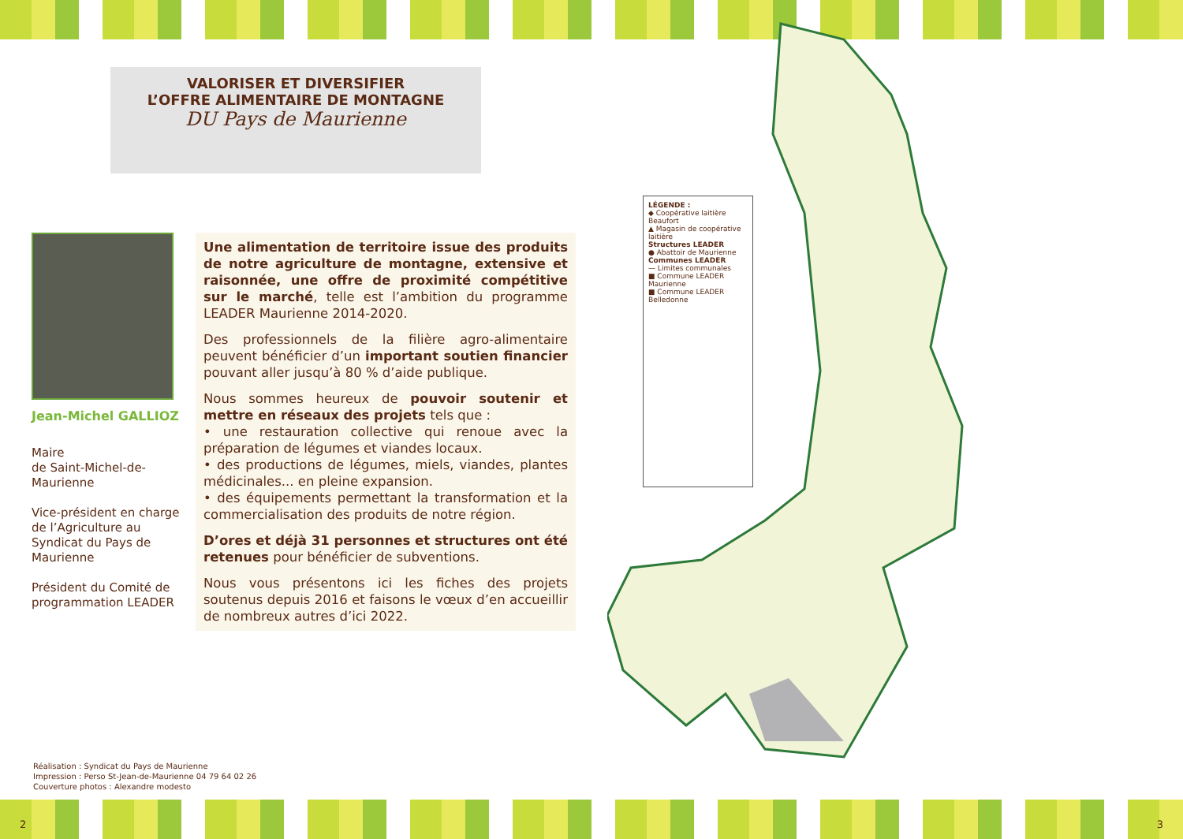VALORISER ET DIVERSIFIER
L’OFFRE ALIMENTAIRE DE MONTAGNE
DU Pays de Maurienne
Jean-Michel GALLIOZ
Maire
de Saint-Michel-de-Maurienne
Vice-président en charge de l’Agriculture au Syndicat du Pays de Maurienne
Président du Comité de programmation LEADER
Une alimentation de territoire issue des produits de notre agriculture de montagne, extensive et raisonnée, une offre de proximité compétitive sur le marché, telle est l’ambition du programme LEADER Maurienne 2014-2020.
Des professionnels de la filière agro-alimentaire peuvent bénéficier d’un important soutien financier pouvant aller jusqu’à 80 % d’aide publique.
Nous sommes heureux de pouvoir soutenir et mettre en réseaux des projets tels que :
• une restauration collective qui renoue avec la préparation de légumes et viandes locaux.
• des productions de légumes, miels, viandes, plantes médicinales... en pleine expansion.
• des équipements permettant la transformation et la commercialisation des produits de notre région.
D’ores et déjà 31 personnes et structures ont été retenues pour bénéficier de subventions.
Nous vous présentons ici les fiches des projets soutenus depuis 2016 et faisons le vœux d’en accueillir de nombreux autres d’ici 2022.
Réalisation : Syndicat du Pays de Maurienne
Impression : Perso St-Jean-de-Maurienne 04 79 64 02 26
Couverture photos : Alexandre modesto
2
LÉGENDE :
◆ Coopérative laitière Beaufort
▲ Magasin de coopérative laitière
Structures LEADER
● Abattoir de Maurienne
Communes LEADER
— Limites communales
■ Commune LEADER Maurienne
■ Commune LEADER Belledonne
3